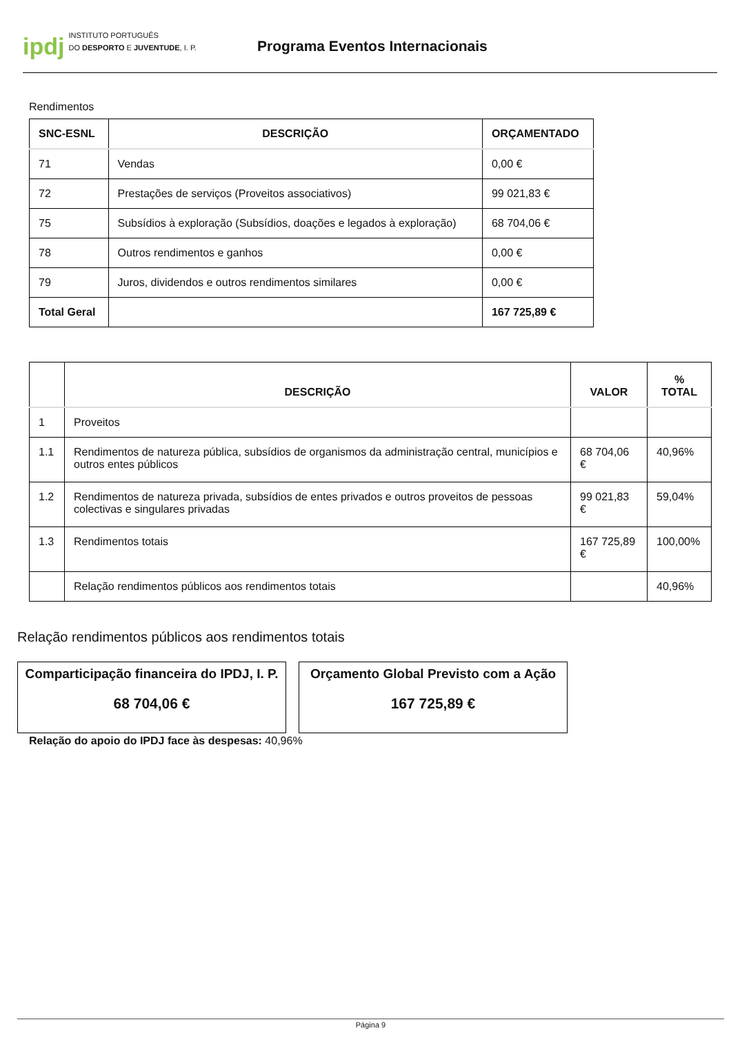ipdj INSTITUTO PORTUGUÊS
DO DESPORTO E JUVENTUDE, I. P.
Programa Eventos Internacionais
Rendimentos
| SNC-ESNL | DESCRIÇÃO | ORÇAMENTADO |
| --- | --- | --- |
| 71 | Vendas | 0,00 € |
| 72 | Prestações de serviços (Proveitos associativos) | 99 021,83 € |
| 75 | Subsídios à exploração (Subsídios, doações e legados à exploração) | 68 704,06 € |
| 78 | Outros rendimentos e ganhos | 0,00 € |
| 79 | Juros, dividendos e outros rendimentos similares | 0,00 € |
| Total Geral | | 167 725,89 € |
| | DESCRIÇÃO | VALOR | % TOTAL |
| --- | --- | --- | --- |
| 1 | Proveitos | | |
| 1.1 | Rendimentos de natureza pública, subsídios de organismos da administração central, municípios e outros entes públicos | 68 704,06 € | 40,96% |
| 1.2 | Rendimentos de natureza privada, subsídios de entes privados e outros proveitos de pessoas colectivas e singulares privadas | 99 021,83 € | 59,04% |
| 1.3 | Rendimentos totais | 167 725,89 € | 100,00% |
| | Relação rendimentos públicos aos rendimentos totais | | 40,96% |
Relação rendimentos públicos aos rendimentos totais
Comparticipação financeira do IPDJ, I. P.
68 704,06 €
Orçamento Global Previsto com a Ação
167 725,89 €
Relação do apoio do IPDJ face às despesas: 40,96%
Página 9